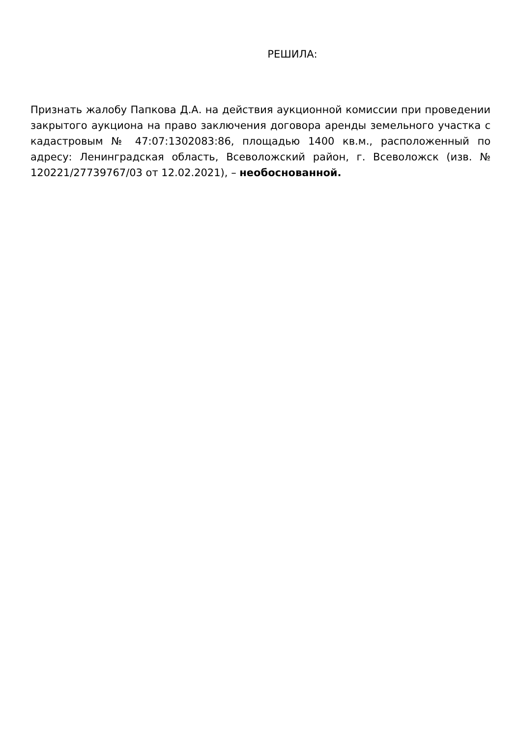РЕШИЛА:
Признать жалобу Папкова Д.А. на действия аукционной комиссии при проведении закрытого аукциона на право заключения договора аренды земельного участка с кадастровым № 47:07:1302083:86, площадью 1400 кв.м., расположенный по адресу: Ленинградская область, Всеволожский район, г. Всеволожск (изв. № 120221/27739767/03 от 12.02.2021), – необоснованной.